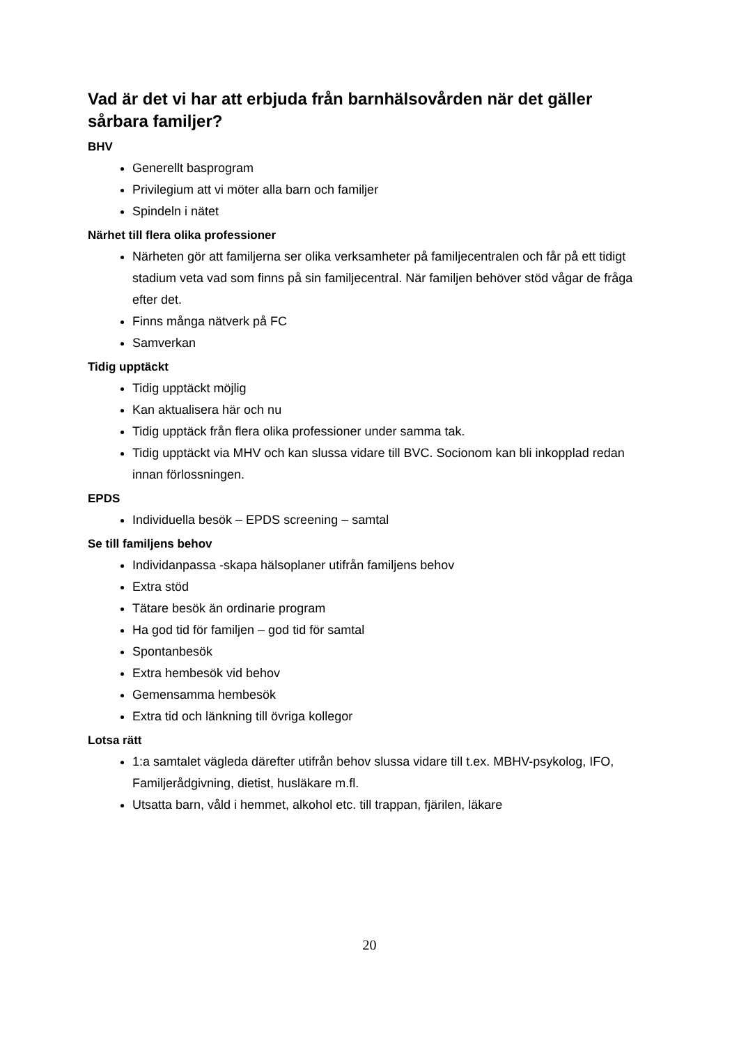Vad är det vi har att erbjuda från barnhälsovården när det gäller sårbara familjer?
BHV
Generellt basprogram
Privilegium att vi möter alla barn och familjer
Spindeln i nätet
Närhet till flera olika professioner
Närheten gör att familjerna ser olika verksamheter på familjecentralen och får på ett tidigt stadium veta vad som finns på sin familjecentral. När familjen behöver stöd vågar de fråga efter det.
Finns många nätverk på FC
Samverkan
Tidig upptäckt
Tidig upptäckt möjlig
Kan aktualisera här och nu
Tidig upptäck från flera olika professioner under samma tak.
Tidig upptäckt via MHV och kan slussa vidare till BVC. Socionom kan bli inkopplad redan innan förlossningen.
EPDS
Individuella besök – EPDS screening – samtal
Se till familjens behov
Individanpassa -skapa hälsoplaner utifrån familjens behov
Extra stöd
Tätare besök än ordinarie program
Ha god tid för familjen – god tid för samtal
Spontanbesök
Extra hembesök vid behov
Gemensamma hembesök
Extra tid och länkning till övriga kollegor
Lotsa rätt
1:a samtalet vägleda därefter utifrån behov slussa vidare till t.ex. MBHV-psykolog, IFO, Familjerådgivning, dietist, husläkare m.fl.
Utsatta barn, våld i hemmet, alkohol etc. till trappan, fjärilen, läkare
20